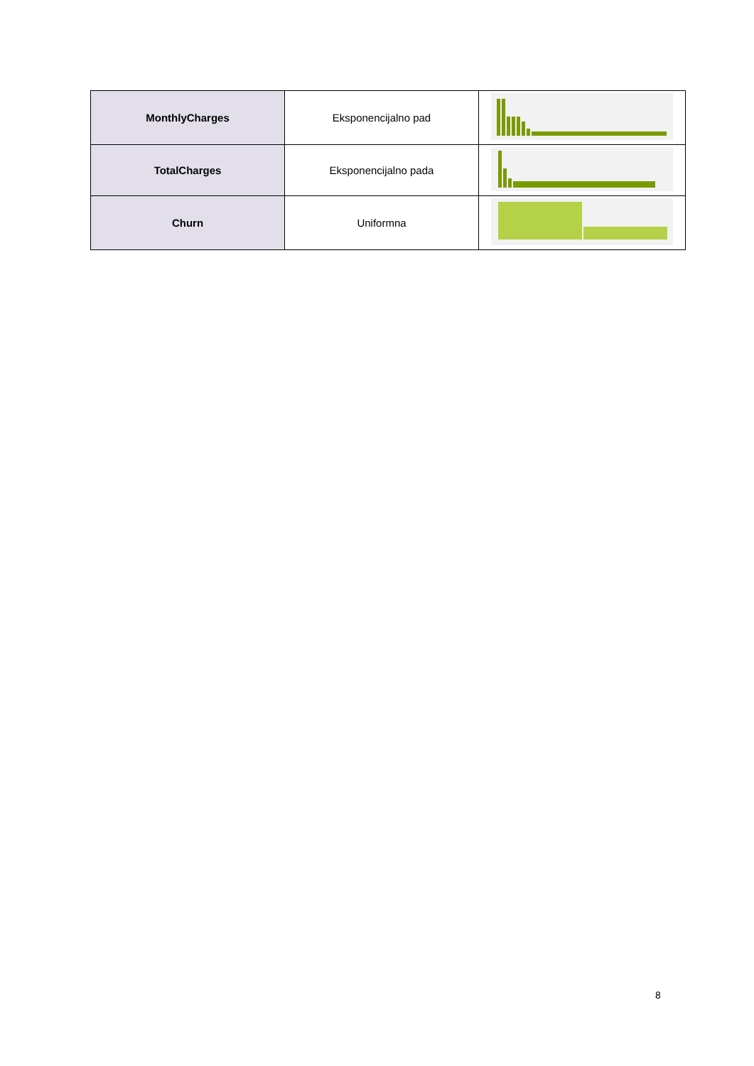| MonthlyCharges | Eksponencijalno pad | |
| TotalCharges | Eksponencijalno pada | |
| Churn | Uniformna | |
8